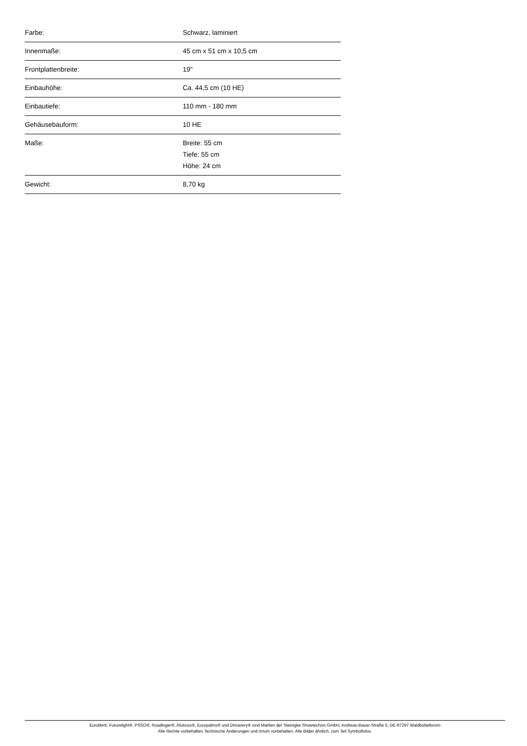| Farbe: | Schwarz, laminiert |
| Innenmaße: | 45 cm x 51 cm x 10,5 cm |
| Frontplattenbreite: | 19" |
| Einbauhöhe: | Ca. 44,5 cm (10 HE) |
| Einbautiefe: | 110 mm - 180 mm |
| Gehäusebauform: | 10 HE |
| Maße: | Breite: 55 cm Tiefe: 55 cm Höhe: 24 cm |
| Gewicht: | 8,70 kg |
Eurolite®, Futurelight®, PSSO®, Roadinger®, Alutruss®, Europalms® und Dimavery® sind Marken der Steinigke Showtechnic GmbH, Andreas-Bauer-Straße 5, DE-97297 Waldbüttelbrunn
Alle Rechte vorbehalten.Technische Änderungen und Irrtum vorbehalten. Alle Bilder ähnlich, zum Teil Symbolfotos.